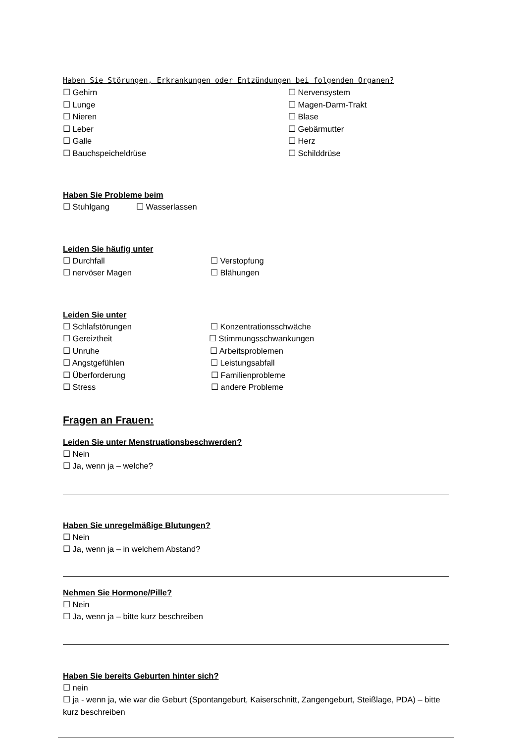Haben Sie Störungen, Erkrankungen oder Entzündungen bei folgenden Organen?
☐ Gehirn ☐ Nervensystem
☐ Lunge ☐ Magen-Darm-Trakt
☐ Nieren ☐ Blase
☐ Leber ☐ Gebärmutter
☐ Galle ☐ Herz
☐ Bauchspeicheldrüse ☐ Schilddrüse
Haben Sie Probleme beim
☐ Stuhlgang ☐ Wasserlassen
Leiden Sie häufig unter
☐ Durchfall ☐ Verstopfung
☐ nervöser Magen ☐ Blähungen
Leiden Sie unter
☐ Schlafstörungen ☐ Konzentrationsschwäche
☐ Gereiztheit ☐ Stimmungsschwankungen
☐ Unruhe ☐ Arbeitsproblemen
☐ Angstgefühlen ☐ Leistungsabfall
☐ Überforderung ☐ Familienprobleme
☐ Stress ☐ andere Probleme
Fragen an Frauen:
Leiden Sie unter Menstruationsbeschwerden?
☐ Nein
☐ Ja, wenn ja – welche?
Haben Sie unregelmäßige Blutungen?
☐ Nein
☐ Ja, wenn ja – in welchem Abstand?
Nehmen Sie Hormone/Pille?
☐ Nein
☐ Ja, wenn ja – bitte kurz beschreiben
Haben Sie bereits Geburten hinter sich?
☐ nein
☐ ja - wenn ja, wie war die Geburt (Spontangeburt, Kaiserschnitt, Zangengeburt, Steißlage, PDA) – bitte kurz beschreiben